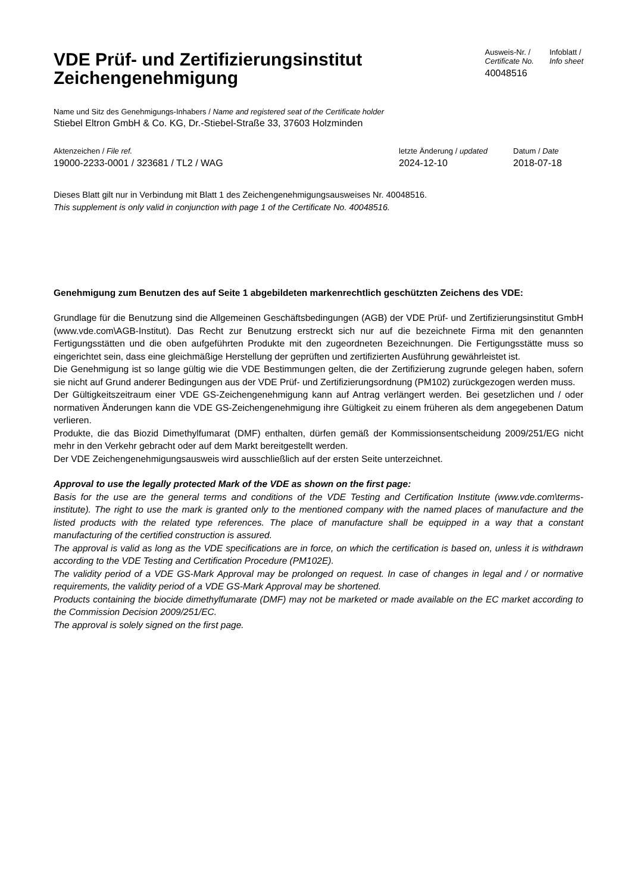VDE Prüf- und Zertifizierungsinstitut
Zeichengenehmigung
Ausweis-Nr. /
Certificate No.
40048516
Infoblatt /
Info sheet
Name und Sitz des Genehmigungs-Inhabers / Name and registered seat of the Certificate holder
Stiebel Eltron GmbH & Co. KG, Dr.-Stiebel-Straße 33, 37603 Holzminden
Aktenzeichen / File ref.
19000-2233-0001 / 323681 / TL2 / WAG
letzte Änderung / updated
2024-12-10
Datum / Date
2018-07-18
Dieses Blatt gilt nur in Verbindung mit Blatt 1 des Zeichengenehmigungsausweises Nr. 40048516.
This supplement is only valid in conjunction with page 1 of the Certificate No. 40048516.
Genehmigung zum Benutzen des auf Seite 1 abgebildeten markenrechtlich geschützten Zeichens des VDE:
Grundlage für die Benutzung sind die Allgemeinen Geschäftsbedingungen (AGB) der VDE Prüf- und Zertifizierungsinstitut GmbH (www.vde.com\AGB-Institut). Das Recht zur Benutzung erstreckt sich nur auf die bezeichnete Firma mit den genannten Fertigungsstätten und die oben aufgeführten Produkte mit den zugeordneten Bezeichnungen. Die Fertigungsstätte muss so eingerichtet sein, dass eine gleichmäßige Herstellung der geprüften und zertifizierten Ausführung gewährleistet ist.
Die Genehmigung ist so lange gültig wie die VDE Bestimmungen gelten, die der Zertifizierung zugrunde gelegen haben, sofern sie nicht auf Grund anderer Bedingungen aus der VDE Prüf- und Zertifizierungsordnung (PM102) zurückgezogen werden muss.
Der Gültigkeitszeitraum einer VDE GS-Zeichengenehmigung kann auf Antrag verlängert werden. Bei gesetzlichen und / oder normativen Änderungen kann die VDE GS-Zeichengenehmigung ihre Gültigkeit zu einem früheren als dem angegebenen Datum verlieren.
Produkte, die das Biozid Dimethylfumarat (DMF) enthalten, dürfen gemäß der Kommissionsentscheidung 2009/251/EG nicht mehr in den Verkehr gebracht oder auf dem Markt bereitgestellt werden.
Der VDE Zeichengenehmigungsausweis wird ausschließlich auf der ersten Seite unterzeichnet.
Approval to use the legally protected Mark of the VDE as shown on the first page:
Basis for the use are the general terms and conditions of the VDE Testing and Certification Institute (www.vde.com\terms-institute). The right to use the mark is granted only to the mentioned company with the named places of manufacture and the listed products with the related type references. The place of manufacture shall be equipped in a way that a constant manufacturing of the certified construction is assured.
The approval is valid as long as the VDE specifications are in force, on which the certification is based on, unless it is withdrawn according to the VDE Testing and Certification Procedure (PM102E).
The validity period of a VDE GS-Mark Approval may be prolonged on request. In case of changes in legal and / or normative requirements, the validity period of a VDE GS-Mark Approval may be shortened.
Products containing the biocide dimethylfumarate (DMF) may not be marketed or made available on the EC market according to the Commission Decision 2009/251/EC.
The approval is solely signed on the first page.